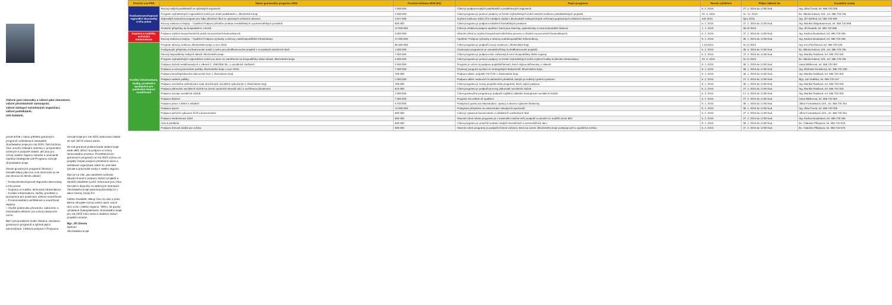Vážené paní starostky a vážení páni starostové,
vážení představitelé samospráv,
vážení zástupci neziskových organizací,
vážení podnikatelé,
milí žadatelé,
právě držíte v rukou přehled grantových programů vyhlášených zastupiteli Jihočeského kraje pro rok 2015. Tato brožura Vám umožní základní orientaci v programech určených k podpoře oblastí, jež jsou pro rozvoj našeho regionu zásadní a současně naplňují strategické cíle Programu rozvoje Jihočeského kraje.
Obsah grantových programů zůstává v zásadě stejný jako loni a ve stručnosti by se dal shrnout do těchto oblastí:
– Konkurenceschopnost regionální ekonomiky a trhu práce
– Doprava a mobilita, technická infrastruktura
– Kvalitní infrastruktura, služby, prostředí a spolupráce pro posilování územní soudržnosti
– Environmentální udržitelnost a soudržnost regionu
– Využití potenciálu přírodního, kulturního a historického dědictví pro rozvoj cestovního ruchu
Bez významnějších změn zůstává i struktura grantových programů a způsob jejich administrace. Celková podpora z Programu rozvoje kraje pro rok 2015 alokovaná částka ve výši 187,9 milionu korun.
Ve své grantové politice klade vedení kraje stále větší důraz na podporu a rozvoj venkovského prostoru. Prostřednictvím grantových programů na rok 2015 mohou na projekty čerpat podporu především obce a neziskové organizace, které nic jiné také fyzické a právnické osoby z celého regionu.
Nyní je na Vás, jak nabízené možnosti čerpání finanční podpory Vašich projektů a záměrů dokážete využít. Informace jsou Vám zároveň k dispozici na webových stránkách Jihočeského kraje www.kraj-jihocesky.cz v sekci Granty, fondy EU.
Vážení žadatelé, děkuji Vám za úsilí a práci, kterou věnujete rozvoji svého okolí, svých obcí a tím i celého regionu. Věřím, že granty vyhlášené Zastupitelstvem Jihočeského kraje pro rok 2015 Vám cestu k realizaci Vašich projektů usnadní.
Mgr. Jiří Zimola
hejtman
Jihočeského kraje
| Prioritní osa PRK | Název grantového programu 2015 | Finanční alokace 2015 (Kč) | Popis programu | Termín vyhlášení | Příjem žádostí do | Kontaktní osoby |
| --- | --- | --- | --- | --- | --- | --- |
| Konkurenceschopnost regionální ekonomiky a trhu práce | Rozvoj malých podnikatelů ve vybraných regionech | 1 500 000 | Cílem je podpora malých podnikatelů v problémových regionech. | 6. 2. 2015 | 27. 2. 2015 do 12:00 hod. | Ing. Jitka Černá, tel. 386 720 200 |
| | Program zvýhodněných regionálních úvěrů pro malé podnikatele v Jihočeském kraji | 4 500 000 | Cílem programu je pomocí podpory ve formě zvýhodněných úvěrů umožnit realizaci podnikatelských projektů. | 20. 3. 2015 | 31. 12. 2015 | Bc. Nikola Kalová, DiS., tel. 386 720 236 |
| | Stipendijní motivační program pro žáky středních škol ve vybraných učebních oborech | 3 877 000 | Zvýšení motivace žáků ZŠ k zahájení studia v dlouhodobě málopočetných a firmami poptávaných učebních oborech. | září 2015 | říjen 2015 | Ing. Jiří Voříšek, tel. 386 720 938 |
| | Rozvoj venkova a krajiny – Opatření Podpora přímého prodeje zemědělských a potravinářských produktů | 500 000 | Cílem programu je podpora mobilních farmářských prodejen. | 6. 2. 2015 | 27. 2. 2015 do 12:00 hod. | Ing. Monika Wögebauerová, tel. 386 720 559 |
| | Finanční příspěvky na hospodaření v lesích | 12 000 000 | Cílem je efektivní podpora opatření, která jsou lesnicky, společensky a environmentálně žádoucí. | 1. 1. 2015 | 30.10.2015 | Ing. Jiří Roubík, tel. 386 720 558 |
| Doprava a mobilita, technická infrastruktura | Podpora zvýšení bezpečnostních prvků na pozemních komunikacích | 3 000 000 | Hlavním cílem je zvýšení bezpečnosti silničního provozu a chodců na pozemních komunikacích. | 6. 2. 2015 | 27. 2. 2015 do 12:00 hod. | Ing. Andrea Boukalová, tel. 386 720 336 |
| | Rozvoj venkova a krajiny – Opatření Podpora výstavby a obnovy vodohospodářské infrastruktury | 27 000 000 | Opatření: Podpora výstavby a obnovy vodohospodářské infrastruktury. | 9. 1. 2015 | 30. 1. 2015 do 12:00 hod. | Ing. Andrea Boukalová, tel. 386 720 336 |
| Kvalitní infrastruktura, služby, prostředí a spolupráce pro posilování územní soudržnosti | Program obnovy venkova Jihočeského kraje v roce 2015 | 95 000 000 | Cílem programu je podpořit rozvoj venkova v Jihočeském kraji. | 1.10.2014 | 31.12.2014 | Ing. Eva Povišerová, tel. 386 720 425 |
| | Poskytování příspěvku na financování úroků z úvěru pro předfinancování projektů z evropských dotačních titulů | 1 000 000 | Grantovým programem je usnadnit přístup k předfinancování projektů. | 6. 2. 2015 | 30. 4. 2015 do 12:00 hod. | Bc. Nikola Kalová, DiS., tel. 386 720 236 |
| | Rozvoj hospodářsky slabých oblastí Jihočeského kraje | 7 500 000 | Cílem programu je podpora obcí zařazených mezi hospodářsky slabé regiony. | 6. 2. 2015 | 27. 2. 2015 do 12:00 hod. | Ing. Monika Roidlová, tel. 386 720 319 |
| | Program zvýhodněných regionálních úvěrů pro obce se zaměřením na hospodářsky slabé oblasti Jihočeského kraje | 4 500 000 | Cílem programu je pomocí podpory ve formě zvýhodněných úvěrů zvýšení kvality technické infrastruktury. | 20. 3. 2015 | 31.12.2015 | Bc. Nikola Kalová, DiS., tel. 386 720 236 |
| | Podpora služeb nedefinovaných v zákoně č. 108/2006 Sb., o sociálních službách | 4 500 000 | Program je určen na podporu projektů/činností, které nejsou definovány v zákoně. | 9. 1. 2015 | 30. 1. 2015 do 12:00 hod. | Hana Müllerová, tel. 386 720 362 |
| | Podpora a rozvoj preventivní politiky Jihočeského kraje v roce 2015 | 7 500 000 | Grantový program vychází ze strategických dokumentů Jihočeského kraje. | 9. 1. 2015 | 30. 1. 2015 do 12:00 hod. | Ing. Michaela Kroniková, tel. 386 720 260 |
| | Podpora bezpříspěvkového dárcovství krve v Jihočeském kraji | 700 000 | Podpora aktivit, projektů OS ČČK v Jihočeském kraji. | 9. 1. 2015 | 30. 1. 2015 do 12:00 hod. | Ing. Monika Roidlová, tel. 386 720 319 |
| | Podpora rodinné politiky | 2 000 000 | Podpora aktivit vedoucích k odstranění překážek, kterým je rodinný systém vystaven. | 6. 2. 2015 | 27. 2. 2015 do 12:00 hod. | Mgr. Jan Vodička, tel. 386 720 157 |
| | Podpora sociálního začleňování osob ohrožených sociálním vyloučením v Jihočeském kraji | 700 000 | Cílem programu je rozvoj projektů nebo programů, které zajistí podporu. | 9. 1. 2015 | 30. 1. 2015 do 12:00 hod. | Ing. Monika Roidlová, tel. 386 720 319 |
| | Podpora plánování sociálních služeb na území správních obvodů obcí s rozšířenou působností | 623 000 | Cílem programu je podpořit procesy plánování sociálních služeb. | 6. 2. 2015 | 27. 2. 2015 do 12:00 hod. | Ing. Monika Roidlová, tel. 386 720 319 |
| | Podpora rozvoje sociálních služeb | 2 000 000 | Cílem grantového programu je podpořit zajištění základní dostupnosti sociálních služeb. | 6. 2. 2015 | 17. 4. 2015 do 12:00 hod. | Ing. Monika Roidlová, tel. 386 720 319 |
| | Podpora školství | 7 000 000 | Program má celkem tři opatření. | 6. 2. 2015 | 27. 2. 2015 do 12:00 hod. | Hana Müllerová, tel. 386 720 362 |
| | Podpora práce s dětmi a mládeží | 5 700 000 | Poskytnutí grantu na rekonstrukce, opravy a obnovu vybavení klubovny. | 9. 1. 2015 | 30. 1. 2015 do 12:00 hod. | Jiřina Formánková, DiS., tel. 386 720 451 |
| | Podpora sportu | 13 000 000 | Poskytnutí příspěvku na rekonstrukci stávajících sportovišť. | 9. 1. 2015 | 30. 1. 2015 do 12:00 hod. | Ing. Jitka Černá, tel. 386 720 200 |
| | Podpora pořízení vybavení ZUŠ a konzervatoře | 500 000 | Cílem je vybavení konzervatoře a základních uměleckých škol. | 6. 2. 2015 | 27. 2. 2015 do 12:00 hod. | Jiřina Formánková, DiS., tel. 386 720 451 |
| | Podpora modernizace DDH | 800 000 | Hlavním cílem tohoto programu je v maximální možné míře podpořit a umožnit co nejširší účast dětí. | 6. 2. 2015 | 27. 2. 2015 do 12:00 hod. | Ing. Andrea Boukalová, tel. 386 720 336 |
| | Úcta k předkům | 500 000 | Cílem programu je umožnit realizaci malých investičních a neinvestičních akcí. | 9. 1. 2015 | 30. 1. 2015 do 12:00 hod. | Bc. Gabriela Přibylová, tel. 386 720 578 |
| | Podpora činnosti útulků pro zvířata | 500 000 | Hlavním cílem programu je podpořit činnost zařízení, která na území Jihočeského kraje poskytují péči o opuštěná zvířata. | 6. 2. 2015 | 27. 2. 2015 do 12:00 hod. | Bc. Gabriela Přibylová, tel. 386 720 578 |